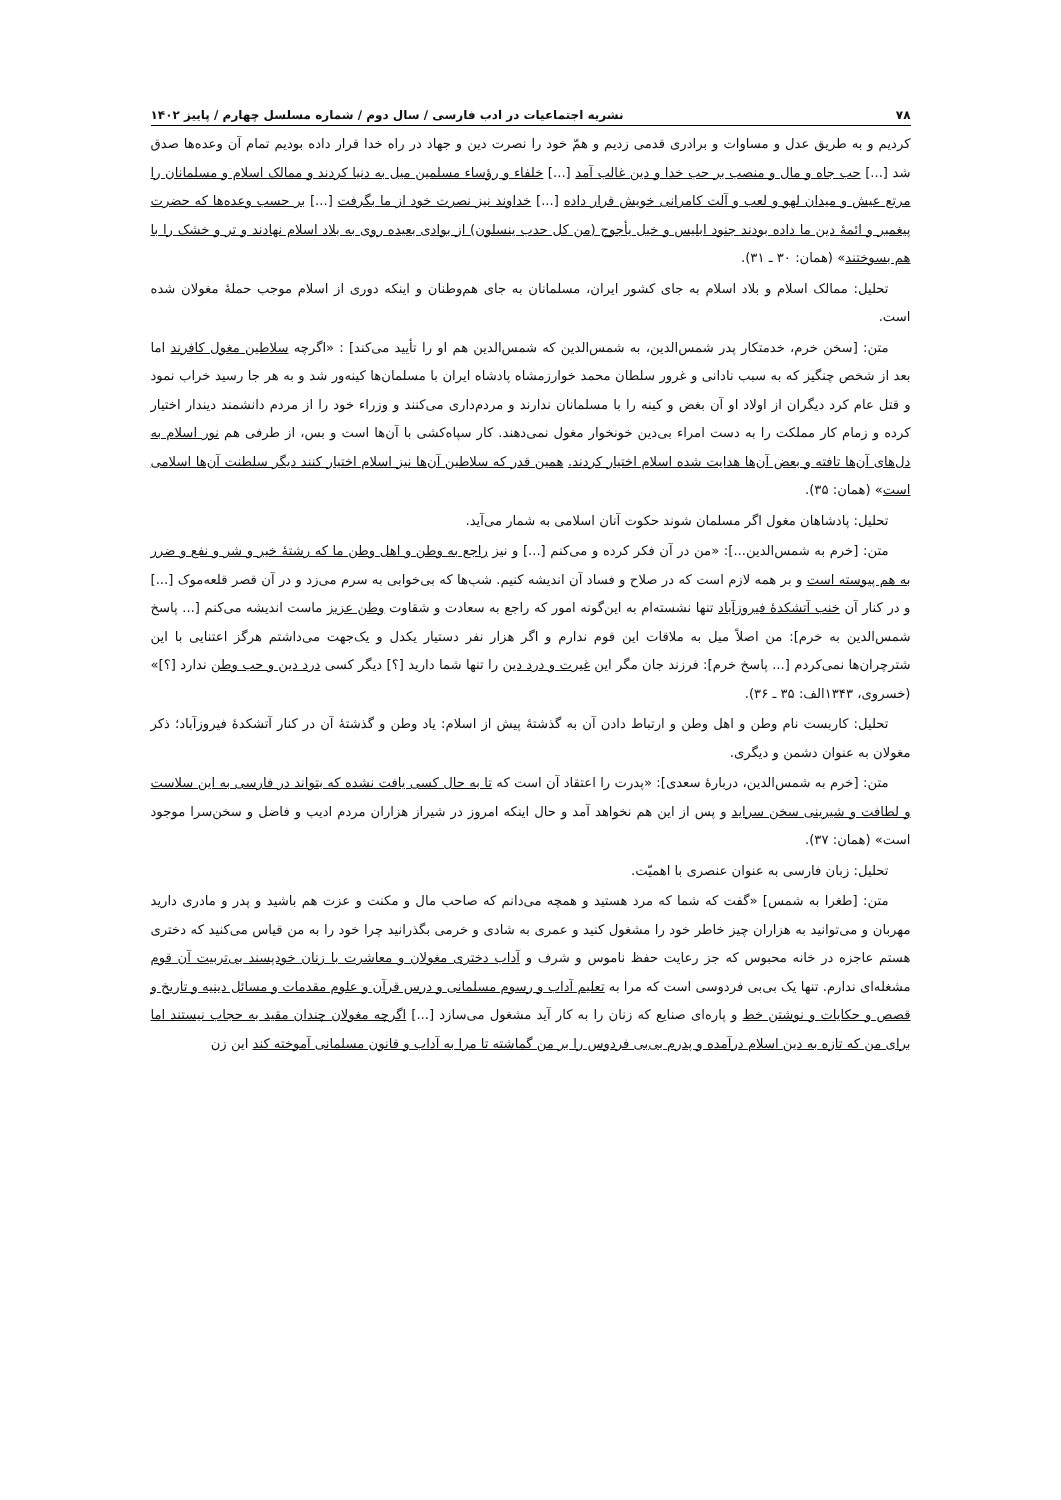۷۸ نشریه اجتماعیات در ادب فارسی / سال دوم / شماره مسلسل چهارم / پاییز ۱۴۰۲
کردیم و به طریق عدل و مساوات و برادری قدمی زدیم و همّ خود را نصرت دین و جهاد در راه خدا قرار داده بودیم تمام آن وعده‌ها صدق شد [...] حب جاه و مال و منصب بر حب خدا و دین غالب آمد [...] خلفاء و رؤساء مسلمین میل به دنیا کردند و ممالک اسلام و مسلمانان را مرتع عیش و میدان لهو و لعب و آلت کامرانی خویش قرار داده [...] خداوند نیز نصرت خود از ما بگرفت [...] بر حسب وعده‌ها که حضرت پیغمبر و ائمهٔ دین ما داده بودند جنود ابلیس و خیل یأجوج (من کل حدب ینسلون) از بوادی بعیده روی به بلاد اسلام نهادند و تر و خشک را با هم بسوختند» (همان: ۳۰ ـ ۳۱).
تحلیل: ممالک اسلام و بلاد اسلام به جای کشور ایران، مسلمانان به جای هم‌وطنان و اینکه دوری از اسلام موجب حملهٔ مغولان شده است.
متن: [سخن خرم، خدمتکار پدر شمس‌الدین، به شمس‌الدین که شمس‌الدین هم او را تأیید می‌کند] : «اگرچه سلاطین مغول کافرند اما بعد از شخص چنگیز که به سبب نادانی و غرور سلطان محمد خوارزمشاه پادشاه ایران با مسلمان‌ها کینه‌ور شد و به هر جا رسید خراب نمود و قتل عام کرد دیگران از اولاد او آن بغض و کینه را با مسلمانان ندارند و مردم‌داری می‌کنند و وزراء خود را از مردم دانشمند دیندار اختیار کرده و زمام کار مملکت را به دست امراء بی‌دین خونخوار مغول نمی‌دهند. کار سپاه‌کشی با آن‌ها است و بس، از طرفی هم نور اسلام به دل‌های آن‌ها تافته و بعض آن‌ها هدایت شده اسلام اختیار کردند. همین قدر که سلاطین آن‌ها نیز اسلام اختیار کنند دیگر سلطنت آن‌ها اسلامی است» (همان: ۳۵).
تحلیل: پادشاهان مغول اگر مسلمان شوند حکوت آنان اسلامی به شمار می‌آید.
متن: [خرم به شمس‌الدین...]: «من در آن فکر کرده و می‌کنم [...] و نیز راجع به وطن و اهل وطن ما که رشتهٔ خیر و شر و نفع و ضرر به هم پیوسته است و بر همه لازم است که در صلاح و فساد آن اندیشه کنیم. شب‌ها که بی‌خوابی به سرم می‌زد و در آن قصر قلعه‌موک [...] و در کنار آن خنب آتشکدهٔ فیروزآباد تنها نشسته‌ام به این‌گونه امور که راجع به سعادت و شقاوت وطن عزیز ماست اندیشه می‌کنم [... پاسخ شمس‌الدین به خرم]: من اصلاً میل به ملاقات این قوم ندارم و اگر هزار نفر دستیار یکدل و یک‌جهت می‌داشتم هرگز اعتنایی با این شترچران‌ها نمی‌کردم [... پاسخ خرم]: فرزند جان مگر این غیرت و درد دین را تنها شما دارید [؟] دیگر کسی درد دین و حب وطن ندارد [؟]» (خسروی، ۱۳۴۳الف: ۳۵ ـ ۳۶).
تحلیل: کاربست نام وطن و اهل وطن و ارتباط دادن آن به گذشتهٔ پیش از اسلام: یاد وطن و گذشتهٔ آن در کنار آتشکدهٔ فیروزآباد؛ ذکر مغولان به عنوان دشمن و دیگری.
متن: [خرم به شمس‌الدین، دربارهٔ سعدی]: «پدرت را اعتقاد آن است که تا به حال کسی یافت نشده که بتواند در فارسی به این سلاست و لطافت و شیرینی سخن سراید و پس از این هم نخواهد آمد و حال اینکه امروز در شیراز هزاران مردم ادیب و فاضل و سخن‌سرا موجود است» (همان: ۳۷).
تحلیل: زبان فارسی به عنوان عنصری با اهمیّت.
متن: [طغرا به شمس] «گفت که شما که مرد هستید و همچه می‌دانم که صاحب مال و مکنت و عزت هم باشید و پدر و مادری دارید مهربان و می‌توانید به هزاران چیز خاطر خود را مشغول کنید و عمری به شادی و خرمی بگذرانید چرا خود را به من قیاس می‌کنید که دختری هستم عاجزه در خانه محبوس که جز رعایت حفظ ناموس و شرف و آداب دختری مغولان و معاشرت با زنان خودپسند بی‌تربیت آن قوم مشغله‌ای ندارم. تنها یک بی‌بی فردوسی است که مرا به تعلیم آداب و رسوم مسلمانی و درس قرآن و علوم مقدمات و مسائل دینیه و تاریخ و قصص و حکایات و نوشتن خط و پاره‌ای صنایع که زنان را به کار آید مشغول می‌سازد [...] اگرچه مغولان چندان مقید به حجاب نیستند اما برای من که تازه به دین اسلام درآمده و پدرم بی‌بی فردوس را بر من گماشته تا مرا به آداب و قانون مسلمانی آموخته کند این زن